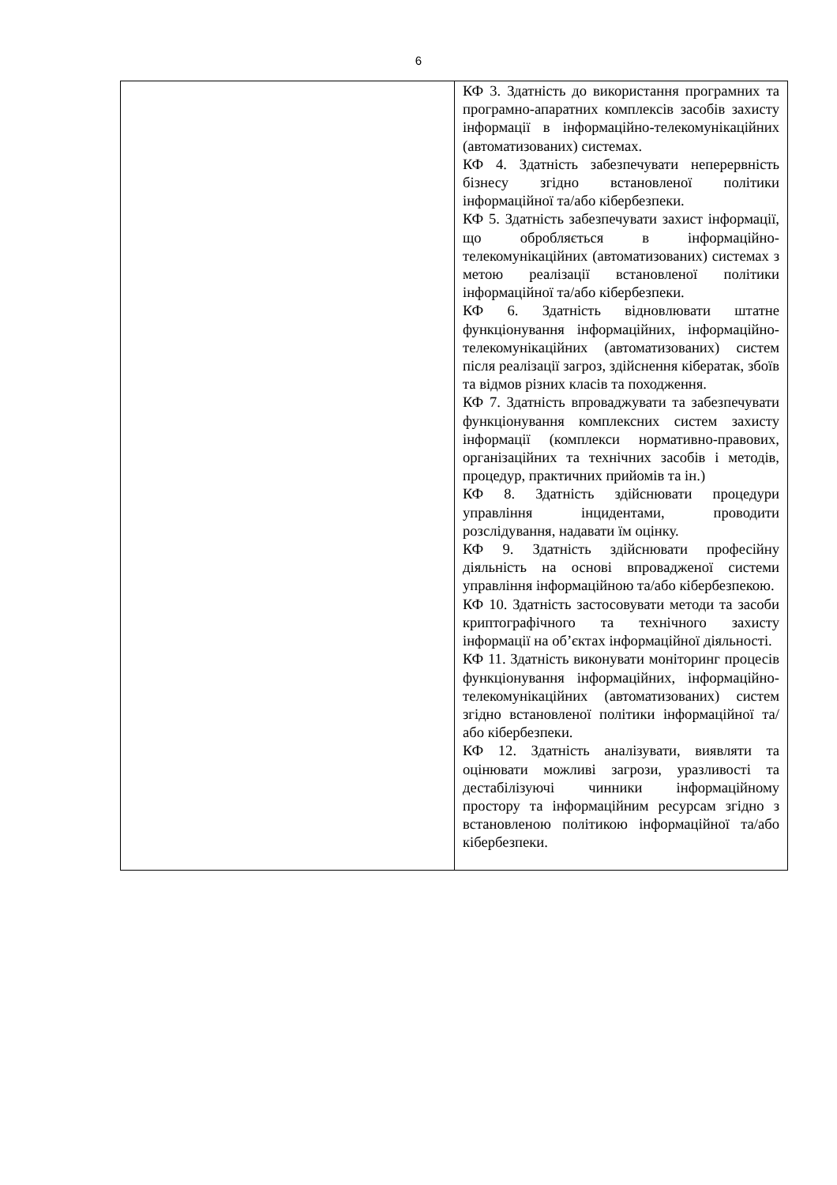6
| | КФ 3. Здатність до використання програмних та програмно-апаратних комплексів засобів захисту інформації в інформаційно-телекомунікаційних (автоматизованих) системах. КФ 4. Здатність забезпечувати неперервність бізнесу згідно встановленої політики інформаційної та/або кібербезпеки. КФ 5. Здатність забезпечувати захист інформації, що обробляється в інформаційно-телекомунікаційних (автоматизованих) системах з метою реалізації встановленої політики інформаційної та/або кібербезпеки. КФ 6. Здатність відновлювати штатне функціонування інформаційних, інформаційно-телекомунікаційних (автоматизованих) систем після реалізації загроз, здійснення кібератак, збоїв та відмов різних класів та походження. КФ 7. Здатність впроваджувати та забезпечувати функціонування комплексних систем захисту інформації (комплекси нормативно-правових, організаційних та технічних засобів і методів, процедур, практичних прийомів та ін.) КФ 8. Здатність здійснювати процедури управління інцидентами, проводити розслідування, надавати їм оцінку. КФ 9. Здатність здійснювати професійну діяльність на основі впровадженої системи управління інформаційною та/або кібербезпекою. КФ 10. Здатність застосовувати методи та засоби криптографічного та технічного захисту інформації на об’єктах інформаційної діяльності. КФ 11. Здатність виконувати моніторинг процесів функціонування інформаційних, інформаційно-телекомунікаційних (автоматизованих) систем згідно встановленої політики інформаційної та/або кібербезпеки. КФ 12. Здатність аналізувати, виявляти та оцінювати можливі загрози, уразливості та дестабілізуючі чинники інформаційному простору та інформаційним ресурсам згідно з встановленою політикою інформаційної та/або кібербезпеки. |